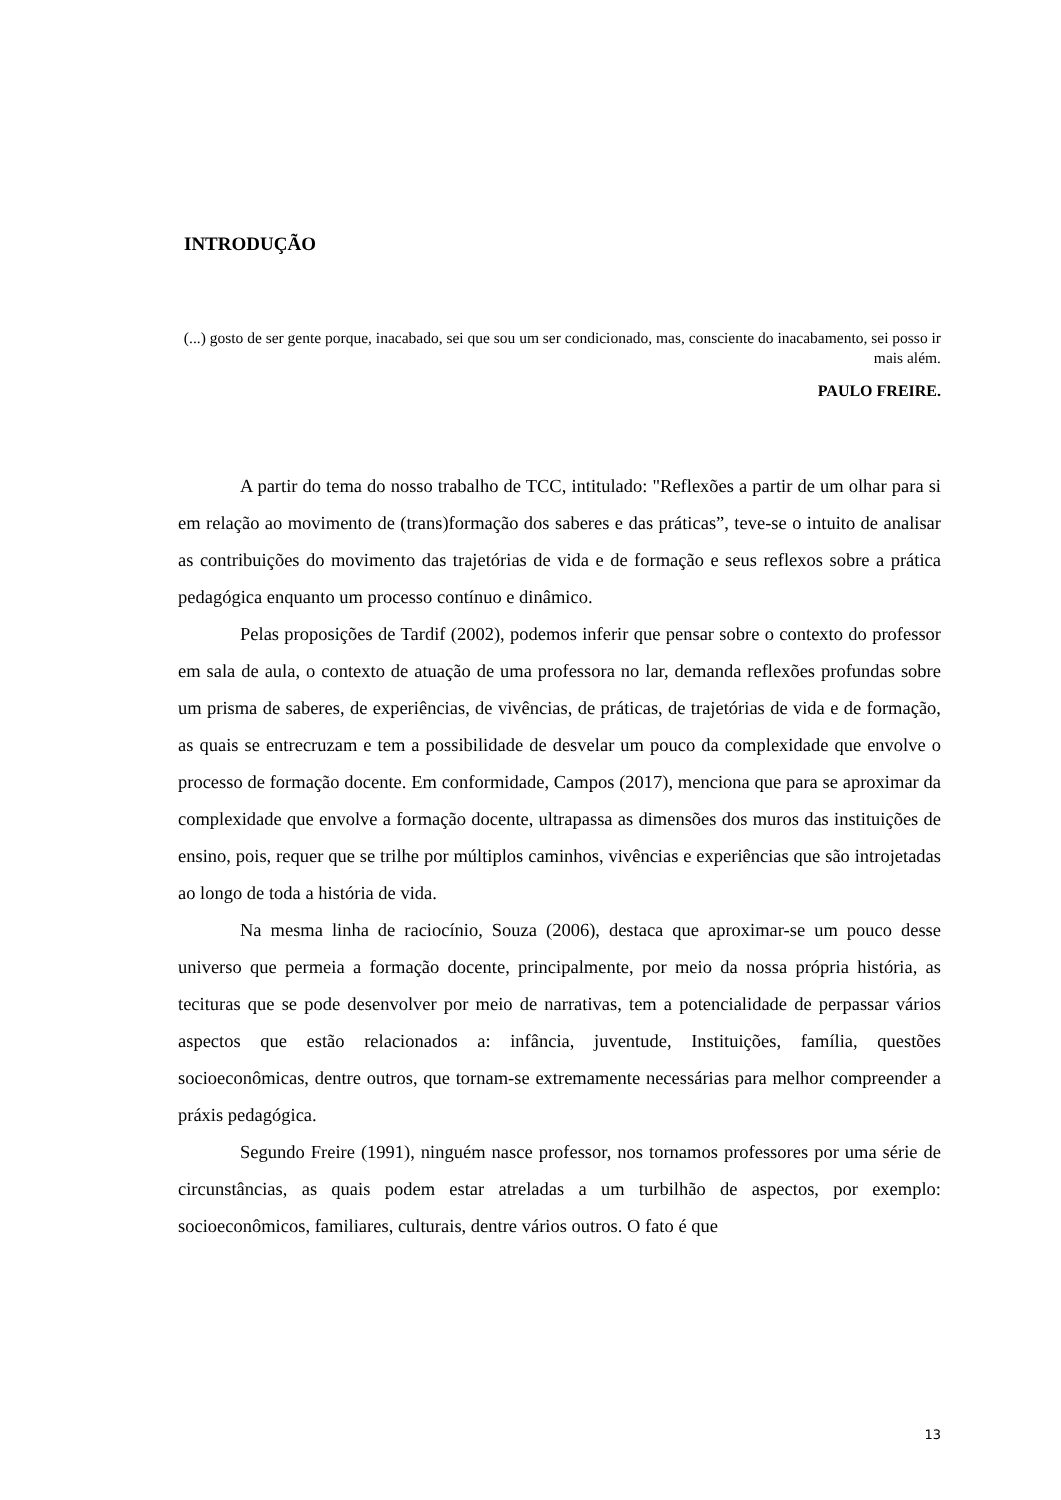INTRODUÇÃO
(...) gosto de ser gente porque, inacabado, sei que sou um ser condicionado, mas, consciente do inacabamento, sei posso ir mais além.
PAULO FREIRE.
A partir do tema do nosso trabalho de TCC, intitulado: "Reflexões a partir de um olhar para si em relação ao movimento de (trans)formação dos saberes e das práticas”, teve-se o intuito de analisar as contribuições do movimento das trajetórias de vida e de formação e seus reflexos sobre a prática pedagógica enquanto um processo contínuo e dinâmico.
Pelas proposições de Tardif (2002), podemos inferir que pensar sobre o contexto do professor em sala de aula, o contexto de atuação de uma professora no lar, demanda reflexões profundas sobre um prisma de saberes, de experiências, de vivências, de práticas, de trajetórias de vida e de formação, as quais se entrecruzam e tem a possibilidade de desvelar um pouco da complexidade que envolve o processo de formação docente. Em conformidade, Campos (2017), menciona que para se aproximar da complexidade que envolve a formação docente, ultrapassa as dimensões dos muros das instituições de ensino, pois, requer que se trilhe por múltiplos caminhos, vivências e experiências que são introjetadas ao longo de toda a história de vida.
Na mesma linha de raciocínio, Souza (2006), destaca que aproximar-se um pouco desse universo que permeia a formação docente, principalmente, por meio da nossa própria história, as tecituras que se pode desenvolver por meio de narrativas, tem a potencialidade de perpassar vários aspectos que estão relacionados a: infância, juventude, Instituições, família, questões socioeconômicas, dentre outros, que tornam-se extremamente necessárias para melhor compreender a práxis pedagógica.
Segundo Freire (1991), ninguém nasce professor, nos tornamos professores por uma série de circunstâncias, as quais podem estar atreladas a um turbilhão de aspectos, por exemplo: socioeconômicos, familiares, culturais, dentre vários outros. O fato é que
13